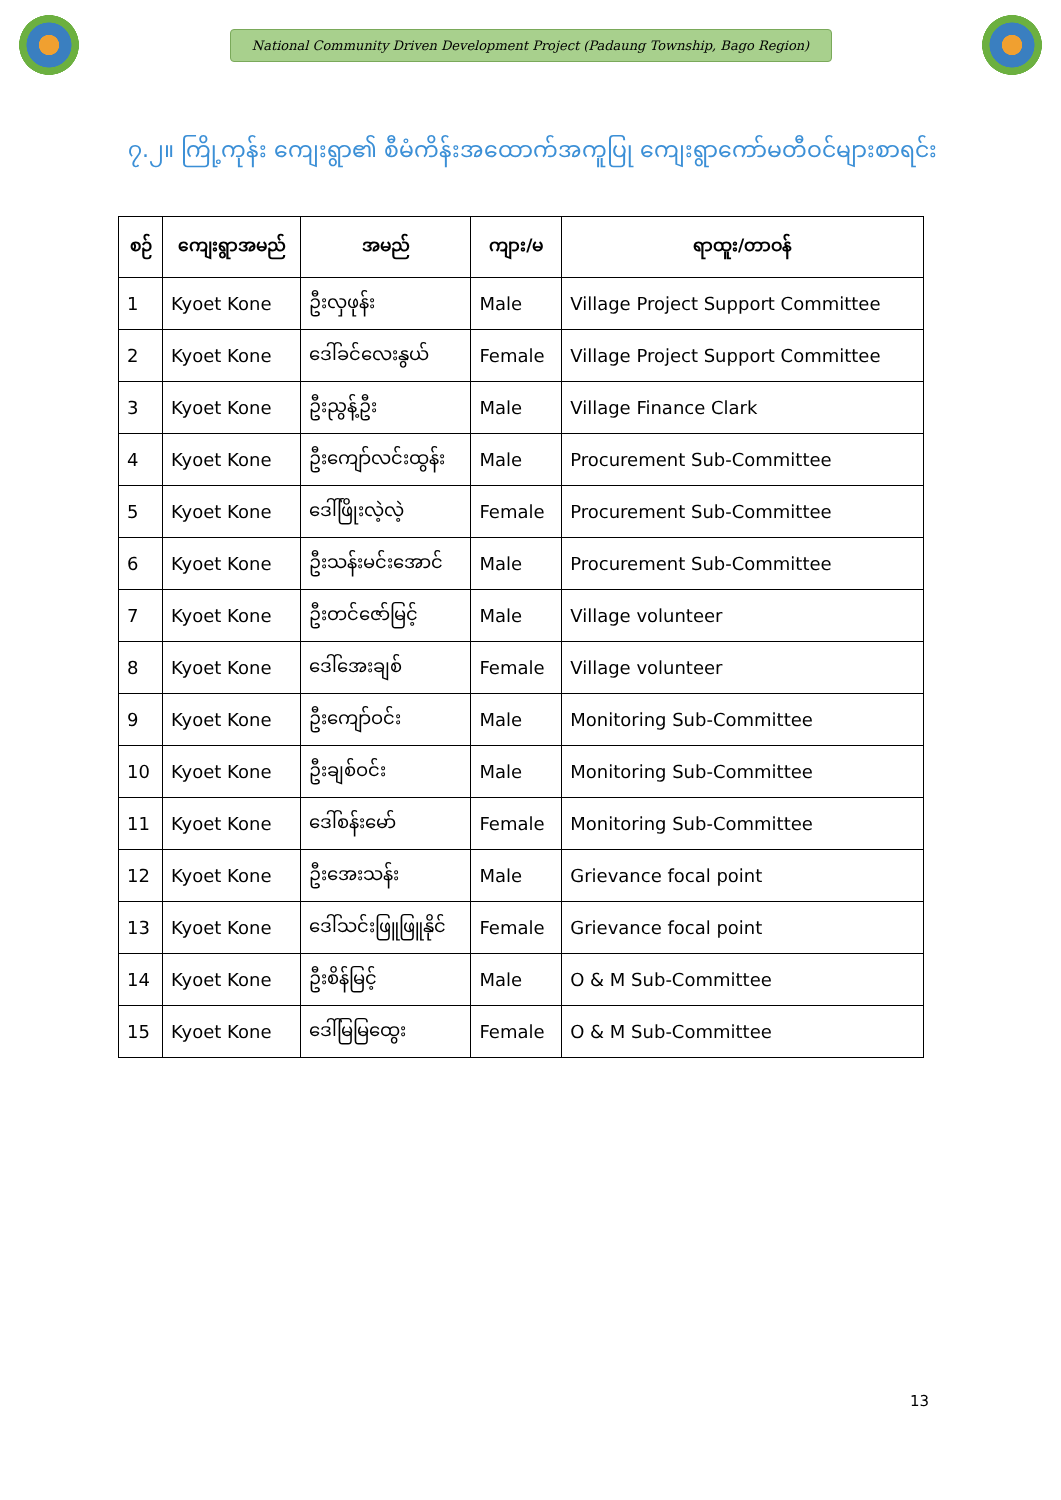National Community Driven Development Project (Padaung Township, Bago Region)
၇.၂။ ကြို့ကုန်း ကျေးရွာ၏ စီမံကိန်းအထောက်အကူပြု ကျေးရွာကော်မတီဝင်များစာရင်း
| စဉ် | ကျေးရွာအမည် | အမည် | ကျား/မ | ရာထူး/တာဝန် |
| --- | --- | --- | --- | --- |
| 1 | Kyoet Kone | ဦးလှဖုန်း | Male | Village Project Support Committee |
| 2 | Kyoet Kone | ဒေါ်ခင်လေးနွယ် | Female | Village Project Support Committee |
| 3 | Kyoet Kone | ဦးညွန့်ဦး | Male | Village Finance Clark |
| 4 | Kyoet Kone | ဦးကျော်လင်းထွန်း | Male | Procurement Sub-Committee |
| 5 | Kyoet Kone | ဒေါ်ဖြိုးလဲ့လဲ့ | Female | Procurement Sub-Committee |
| 6 | Kyoet Kone | ဦးသန်းမင်းအောင် | Male | Procurement Sub-Committee |
| 7 | Kyoet Kone | ဦးတင်ဇော်မြင့် | Male | Village volunteer |
| 8 | Kyoet Kone | ဒေါ်အေးချစ် | Female | Village volunteer |
| 9 | Kyoet Kone | ဦးကျော်ဝင်း | Male | Monitoring Sub-Committee |
| 10 | Kyoet Kone | ဦးချစ်ဝင်း | Male | Monitoring Sub-Committee |
| 11 | Kyoet Kone | ဒေါ်စန်းမော် | Female | Monitoring Sub-Committee |
| 12 | Kyoet Kone | ဦးအေးသန်း | Male | Grievance focal point |
| 13 | Kyoet Kone | ဒေါ်သင်းဖြူဖြူနိုင် | Female | Grievance focal point |
| 14 | Kyoet Kone | ဦးစိန်မြင့် | Male | O & M Sub-Committee |
| 15 | Kyoet Kone | ဒေါ်မြမြထွေး | Female | O & M Sub-Committee |
13